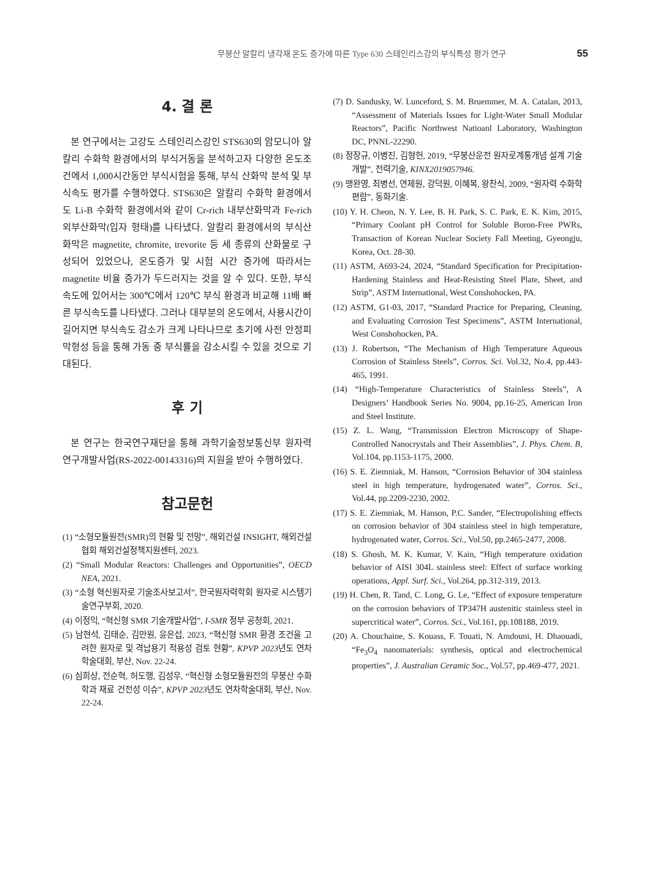무붕산 알칼리 냉각재 온도 증가에 따른 Type 630 스테인리스강의 부식특성 평가 연구 55
4. 결 론
본 연구에서는 고강도 스테인리스강인 STS630의 암모니아 알칼리 수화학 환경에서의 부식거동을 분석하고자 다양한 온도조건에서 1,000시간동안 부식시험을 통해, 부식 산화막 분석 및 부식속도 평가를 수행하였다. STS630은 알칼리 수화학 환경에서도 Li-B 수화학 환경에서와 같이 Cr-rich 내부산화막과 Fe-rich 외부산화막(입자 형태)를 나타냈다. 알칼리 환경에서의 부식산화막은 magnetite, chromite, trevorite 등 세 종류의 산화물로 구성되어 있었으나, 온도증가 및 시험 시간 증가에 따라서는 magnetite 비율 증가가 두드러지는 것을 알 수 있다. 또한, 부식 속도에 있어서는 300℃에서 120℃ 부식 환경과 비교해 11배 빠른 부식속도를 나타냈다. 그러나 대부분의 온도에서, 사용시간이 길어지면 부식속도 감소가 크게 나타나므로 초기에 사전 안정피막형성 등을 통해 가동 중 부식률을 감소시킬 수 있을 것으로 기대된다.
후 기
본 연구는 한국연구재단을 통해 과학기술정보통신부 원자력연구개발사업(RS-2022-00143316)의 지원을 받아 수행하였다.
참고문헌
(1) “소형모듈원전(SMR)의 현황 및 전망”, 해외건설 INSIGHT, 해외건설협회 해외건설정책지원센터, 2023.
(2) “Small Modular Reactors: Challenges and Opportunities”, OECD NEA, 2021.
(3) “소형 혁신원자로 기술조사보고서”, 한국원자력학회 원자로 시스템기술연구부회, 2020.
(4) 이정익, “혁신형 SMR 기술개발사업”, I-SMR 정부 공청회, 2021.
(5) 남현석, 김태순, 김만원, 윤은섭, 2023, “혁신형 SMR 환경 조건을 고려한 원자로 및 격납용기 적용성 검토 현황”, KPVP 2023년도 연차학술대회, 부산, Nov. 22-24.
(6) 심희상, 전순혁, 허도행, 김성우, “혁신형 소형모듈원전의 무붕산 수화학과 재료 건전성 이슈”, KPVP 2023년도 연차학술대회, 부산, Nov. 22-24.
(7) D. Sandusky, W. Lunceford, S. M. Bruemmer, M. A. Catalan, 2013, “Assessment of Materials Issues for Light-Water Small Modular Reactors”, Pacific Northwest Natioanl Laboratory, Washington DC, PNNL-22290.
(8) 정장규, 이병진, 김형헌, 2019, “무붕산운전 원자로계통개념 설계 기술개발”, 전력기술, KINX2019057946.
(9) 맹완영, 최병선, 연제원, 강덕원, 이혜복, 왕찬식, 2009, “원자력 수화학 편람”, 동화기술.
(10) Y. H. Cheon, N. Y. Lee, B. H. Park, S. C. Park, E. K. Kim, 2015, “Primary Coolant pH Control for Soluble Boron-Free PWRs, Transaction of Korean Nuclear Society Fall Meeting, Gyeongju, Korea, Oct. 28-30.
(11) ASTM, A693-24, 2024, “Standard Specification for Precipitation-Hardening Stainless and Heat-Resisting Steel Plate, Sheet, and Strip”, ASTM International, West Conshohocken, PA.
(12) ASTM, G1-03, 2017, “Standard Practice for Preparing, Cleaning, and Evaluating Corrosion Test Specimens”, ASTM International, West Conshohocken, PA.
(13) J. Robertson, “The Mechanism of High Temperature Aqueous Corrosion of Stainless Steels”, Corros. Sci. Vol.32, No.4, pp.443-465, 1991.
(14) “High-Temperature Characteristics of Stainless Steels”, A Designers’ Handbook Series No. 9004, pp.16-25, American Iron and Steel Institute.
(15) Z. L. Wang, “Transmission Electron Microscopy of Shape-Controlled Nanocrystals and Their Assemblies”, J. Phys. Chem. B, Vol.104, pp.1153-1175, 2000.
(16) S. E. Ziemniak, M. Hanson, “Corrosion Behavior of 304 stainless steel in high temperature, hydrogenated water”, Corros. Sci., Vol.44, pp.2209-2230, 2002.
(17) S. E. Ziemniak, M. Hanson, P.C. Sander, “Electropolishing effects on corrosion behavior of 304 stainless steel in high temperature, hydrogenated water, Corros. Sci., Vol.50, pp.2465-2477, 2008.
(18) S. Ghosh, M. K. Kumar, V. Kain, “High temperature oxidation behavior of AISI 304L stainless steel: Effect of surface working operations, Appl. Surf. Sci., Vol.264, pp.312-319, 2013.
(19) H. Chen, R. Tand, C. Long, G. Le, “Effect of exposure temperature on the corrosion behaviors of TP347H austenitic stainless steel in supercritical water”, Corros. Sci., Vol.161, pp.108188, 2019.
(20) A. Chouchaine, S. Kouass, F. Touati, N. Amdouni, H. Dhaouadi, “Fe<sub>3</sub>O<sub>4</sub> nanomaterials: synthesis, optical and electrochemical properties”, J. Australian Ceramic Soc., Vol.57, pp.469-477, 2021.